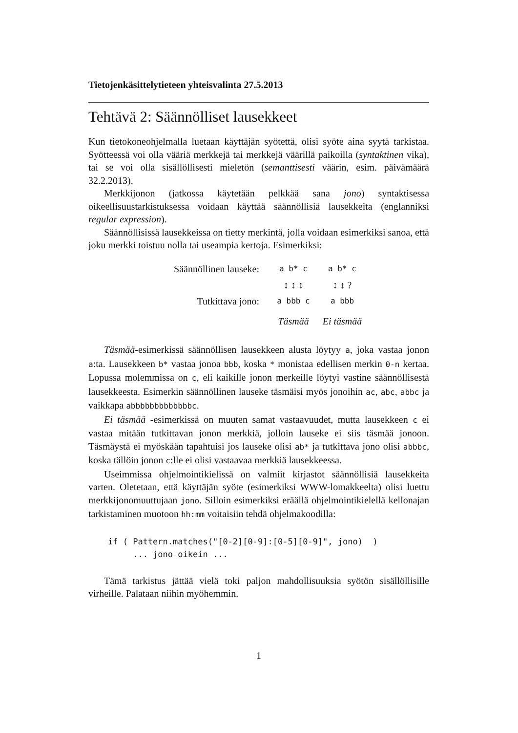Tietojenkäsittelytieteen yhteisvalinta 27.5.2013
Tehtävä 2: Säännölliset lausekkeet
Kun tietokoneohjelmalla luetaan käyttäjän syötettä, olisi syöte aina syytä tarkistaa. Syötteessä voi olla vääriä merkkejä tai merkkejä väärillä paikoilla (syntaktinen vika), tai se voi olla sisällöllisesti mieletön (semanttisesti väärin, esim. päivämäärä 32.2.2013).
Merkkijonon (jatkossa käytetään pelkkää sana jono) syntaktisessa oikeellisuustarkistuksessa voidaan käyttää säännöllisiä lausekkeita (englanniksi regular expression).
Säännöllisissä lausekkeissa on tietty merkintä, jolla voidaan esimerkiksi sanoa, että joku merkki toistuu nolla tai useampia kertoja. Esimerkiksi:
Säännöllinen lauseke: a b* c a b* c
↕ ↕ ↕ ↕ ↕ ?
Tutkittava jono: a bbb c a bbb
Täsmää Ei täsmää
Täsmää-esimerkissä säännöllisen lausekkeen alusta löytyy a, joka vastaa jonon a:ta. Lausekkeen b* vastaa jonoa bbb, koska * monistaa edellisen merkin 0-n kertaa. Lopussa molemmissa on c, eli kaikille jonon merkeille löytyi vastine säännöllisestä lausekkeesta. Esimerkin säännöllinen lauseke täsmäisi myös jonoihin ac, abc, abbc ja vaikkapa abbbbbbbbbbbbbc.
Ei täsmää -esimerkissä on muuten samat vastaavuudet, mutta lausekkeen c ei vastaa mitään tutkittavan jonon merkkiä, jolloin lauseke ei siis täsmää jonoon. Täsmäystä ei myöskään tapahtuisi jos lauseke olisi ab* ja tutkittava jono olisi abbbc, koska tällöin jonon c:lle ei olisi vastaavaa merkkiä lausekkeessa.
Useimmissa ohjelmointikielissä on valmiit kirjastot säännöllisiä lausekkeita varten. Oletetaan, että käyttäjän syöte (esimerkiksi WWW-lomakkeelta) olisi luettu merkkijonomuuttujaan jono. Silloin esimerkiksi eräällä ohjelmointikielellä kellonajan tarkistaminen muotoon hh:mm voitaisiin tehdä ohjelmakoodilla:
if ( Pattern.matches("[0-2][0-9]:[0-5][0-9]", jono)  )
     ... jono oikein ...
Tämä tarkistus jättää vielä toki paljon mahdollisuuksia syötön sisällöllisille virheille. Palataan niihin myöhemmin.
1